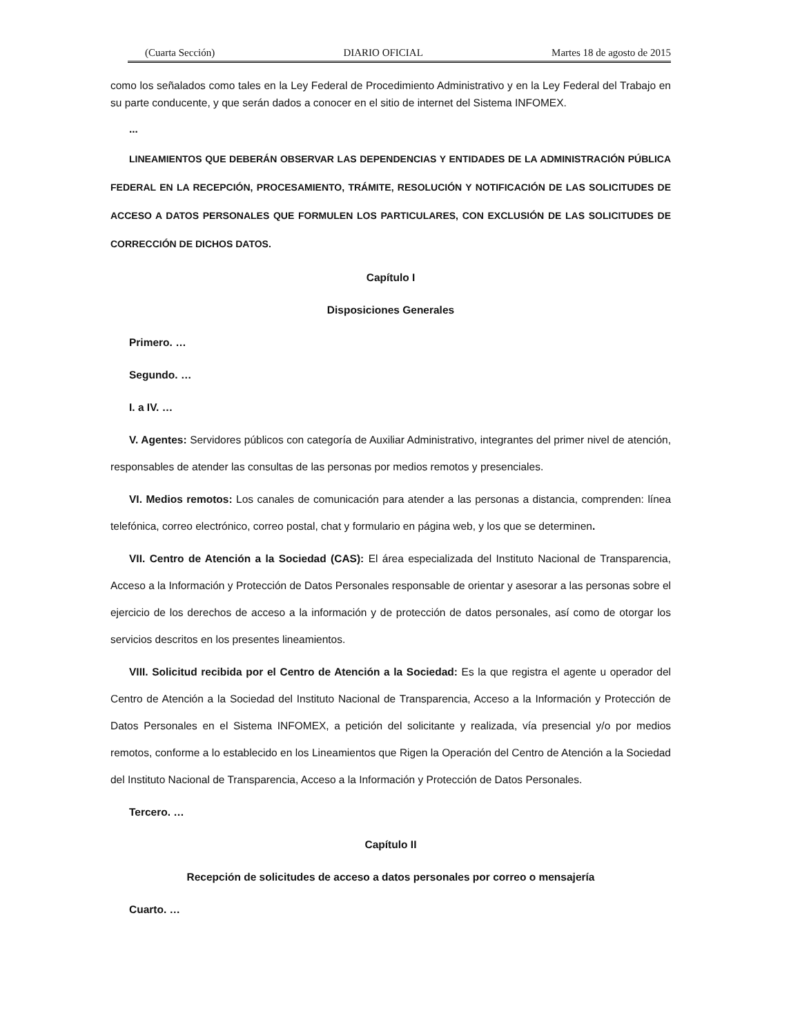(Cuarta Sección) DIARIO OFICIAL Martes 18 de agosto de 2015
como los señalados como tales en la Ley Federal de Procedimiento Administrativo y en la Ley Federal del Trabajo en su parte conducente, y que serán dados a conocer en el sitio de internet del Sistema INFOMEX.
...
LINEAMIENTOS QUE DEBERÁN OBSERVAR LAS DEPENDENCIAS Y ENTIDADES DE LA ADMINISTRACIÓN PÚBLICA FEDERAL EN LA RECEPCIÓN, PROCESAMIENTO, TRÁMITE, RESOLUCIÓN Y NOTIFICACIÓN DE LAS SOLICITUDES DE ACCESO A DATOS PERSONALES QUE FORMULEN LOS PARTICULARES, CON EXCLUSIÓN DE LAS SOLICITUDES DE CORRECCIÓN DE DICHOS DATOS.
Capítulo I
Disposiciones Generales
Primero. …
Segundo. …
I. a IV. …
V. Agentes: Servidores públicos con categoría de Auxiliar Administrativo, integrantes del primer nivel de atención, responsables de atender las consultas de las personas por medios remotos y presenciales.
VI. Medios remotos: Los canales de comunicación para atender a las personas a distancia, comprenden: línea telefónica, correo electrónico, correo postal, chat y formulario en página web, y los que se determinen.
VII. Centro de Atención a la Sociedad (CAS): El área especializada del Instituto Nacional de Transparencia, Acceso a la Información y Protección de Datos Personales responsable de orientar y asesorar a las personas sobre el ejercicio de los derechos de acceso a la información y de protección de datos personales, así como de otorgar los servicios descritos en los presentes lineamientos.
VIII. Solicitud recibida por el Centro de Atención a la Sociedad: Es la que registra el agente u operador del Centro de Atención a la Sociedad del Instituto Nacional de Transparencia, Acceso a la Información y Protección de Datos Personales en el Sistema INFOMEX, a petición del solicitante y realizada, vía presencial y/o por medios remotos, conforme a lo establecido en los Lineamientos que Rigen la Operación del Centro de Atención a la Sociedad del Instituto Nacional de Transparencia, Acceso a la Información y Protección de Datos Personales.
Tercero. …
Capítulo II
Recepción de solicitudes de acceso a datos personales por correo o mensajería
Cuarto. …